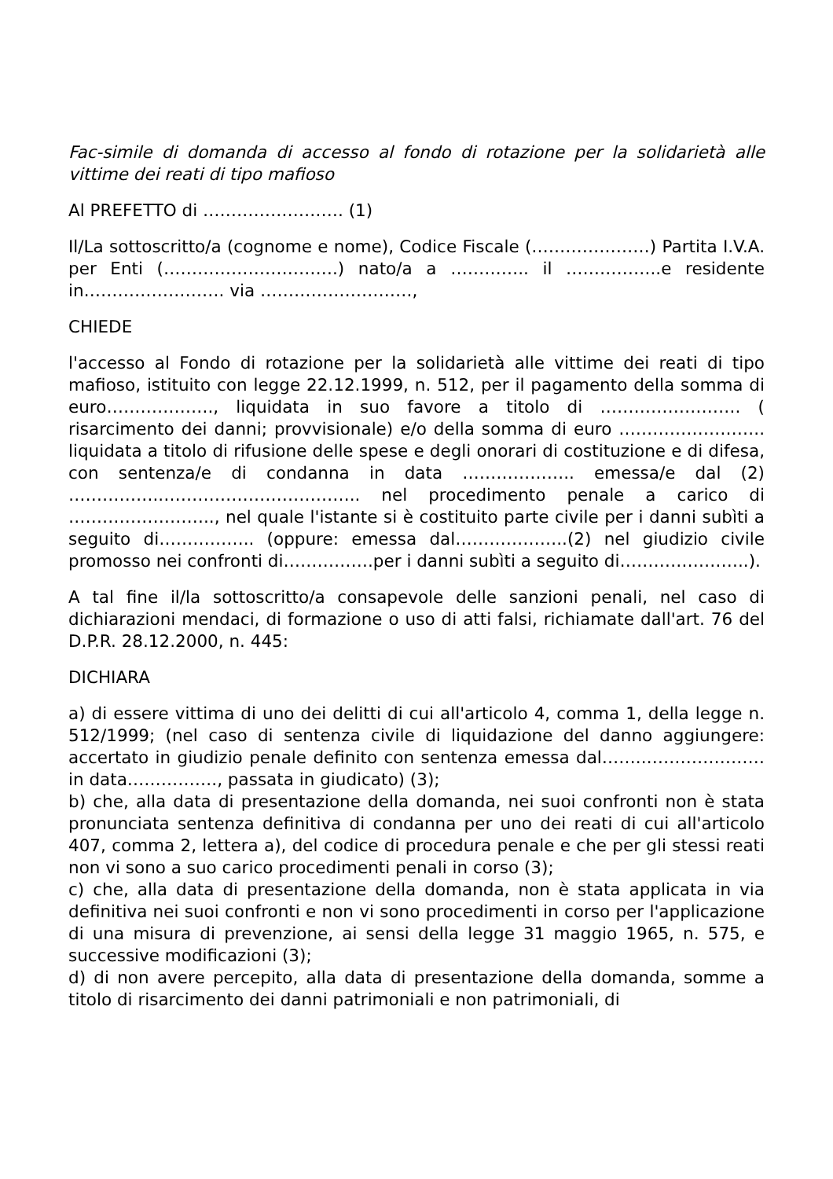Fac-simile di domanda di accesso al fondo di rotazione per la solidarietà alle vittime dei reati di tipo mafioso
Al PREFETTO di ……………………. (1)
Il/La sottoscritto/a (cognome e nome), Codice Fiscale (…………………) Partita I.V.A. per Enti (………………………….) nato/a a ………….. il ……………..e residente in……………………. via ………………………,
CHIEDE
l'accesso al Fondo di rotazione per la solidarietà alle vittime dei reati di tipo mafioso, istituito con legge 22.12.1999, n. 512, per il pagamento della somma di euro………………., liquidata in suo favore a titolo di ……………………. ( risarcimento dei danni; provvisionale) e/o della somma di euro …………………….. liquidata a titolo di rifusione delle spese e degli onorari di costituzione e di difesa, con sentenza/e di condanna in data ……………….. emessa/e dal (2) ……………..…………………………….. nel procedimento penale a carico di …………………….., nel quale l'istante si è costituito parte civile per i danni subìti a seguito di…………….. (oppure: emessa dal………………..(2) nel giudizio civile promosso nei confronti di…………….per i danni subìti a seguito di…………………..).
A tal fine il/la sottoscritto/a consapevole delle sanzioni penali, nel caso di dichiarazioni mendaci, di formazione o uso di atti falsi, richiamate dall'art. 76 del D.P.R. 28.12.2000, n. 445:
DICHIARA
a) di essere vittima di uno dei delitti di cui all'articolo 4, comma 1, della legge n. 512/1999; (nel caso di sentenza civile di liquidazione del danno aggiungere: accertato in giudizio penale definito con sentenza emessa dal……..…………………in data……………., passata in giudicato) (3);
b) che, alla data di presentazione della domanda, nei suoi confronti non è stata pronunciata sentenza definitiva di condanna per uno dei reati di cui all'articolo 407, comma 2, lettera a), del codice di procedura penale e che per gli stessi reati non vi sono a suo carico procedimenti penali in corso (3);
c) che, alla data di presentazione della domanda, non è stata applicata in via definitiva nei suoi confronti e non vi sono procedimenti in corso per l'applicazione di una misura di prevenzione, ai sensi della legge 31 maggio 1965, n. 575, e successive modificazioni (3);
d) di non avere percepito, alla data di presentazione della domanda, somme a titolo di risarcimento dei danni patrimoniali e non patrimoniali, di